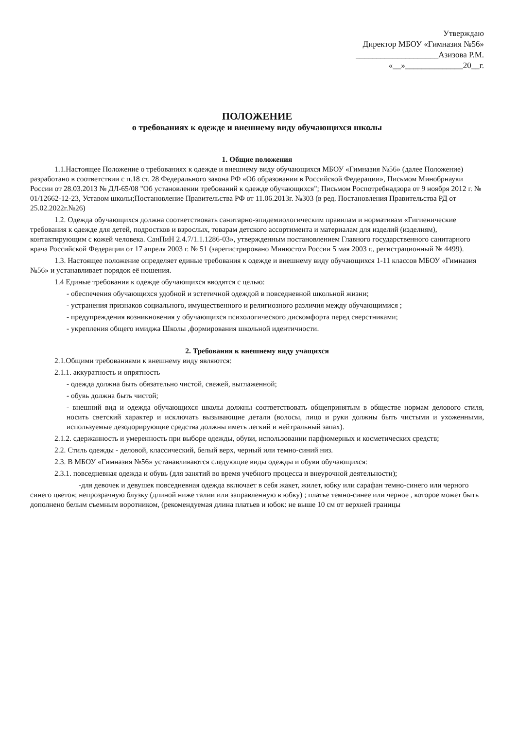Утверждаю
Директор МБОУ «Гимназия №56»
____________________Азизова Р.М.
«__»______________20__г.
ПОЛОЖЕНИЕ
о требованиях к одежде и внешнему виду обучающихся школы
1. Общие положения
1.1.Настоящее Положение о требованиях к одежде и внешнему виду обучающихся МБОУ «Гимназия №56» (далее Положение) разработано в соответствии с п.18 ст. 28 Федерального закона РФ «Об образовании в Российской Федерации», Письмом Минобрнауки России от 28.03.2013 № ДЛ-65/08 "Об установлении требований к одежде обучающихся"; Письмом Роспотребнадзора от 9 ноября 2012 г. № 01/12662-12-23, Уставом школы;Постановление Правительства РФ от 11.06.2013г. №303 (в ред. Постановления Правительства РД от 25.02.2022г.№26)
1.2. Одежда обучающихся должна соответствовать санитарно-эпидемиологическим правилам и нормативам «Гигиенические требования к одежде для детей, подростков и взрослых, товарам детского ассортимента и материалам для изделий (изделиям), контактирующим с кожей человека. СанПиН 2.4.7/1.1.1286-03», утвержденным постановлением Главного государственного санитарного врача Российской Федерации от 17 апреля 2003 г. № 51 (зарегистрировано Минюстом России 5 мая 2003 г., регистрационный № 4499).
1.3. Настоящее положение определяет единые требования к одежде и внешнему виду обучающихся 1-11 классов МБОУ «Гимназия №56» и устанавливает порядок её ношения.
1.4 Единые требования к одежде обучающихся вводятся с целью:
- обеспечения обучающихся удобной и эстетичной одеждой в повседневной школьной жизни;
- устранения признаков социального, имущественного и религиозного различия между обучающимися ;
- предупреждения возникновения у обучающихся психологического дискомфорта перед сверстниками;
- укрепления общего имиджа Школы ,формирования школьной идентичности.
2. Требования к внешнему виду учащихся
2.1.Общими требованиями к внешнему виду являются:
2.1.1. аккуратность и опрятность
- одежда должна быть обязательно чистой, свежей, выглаженной;
- обувь должна быть чистой;
- внешний вид и одежда обучающихся школы должны соответствовать общепринятым в обществе нормам делового стиля, носить светский характер и исключать вызывающие детали (волосы, лицо и руки должны быть чистыми и ухоженными, используемые дезодорирующие средства должны иметь легкий и нейтральный запах).
2.1.2. сдержанность и умеренность при выборе одежды, обуви, использовании парфюмерных и косметических средств;
2.2. Стиль одежды - деловой, классический, белый верх, черный или темно-синий низ.
2.3. В МБОУ «Гимназия №56» устанавливаются следующие виды одежды и обуви обучающихся:
2.3.1. повседневная одежда и обувь (для занятий во время учебного процесса и внеурочной деятельности);
-для девочек и девушек повседневная одежда включает в себя жакет, жилет, юбку или сарафан темно-синего или черного синего цветов; непрозрачную блузку (длиной ниже талии или заправленную в юбку) ; платье темно-синее или черное , которое может быть дополнено белым съемным воротником, (рекомендуемая длина платьев и юбок: не выше 10 см от верхней границы